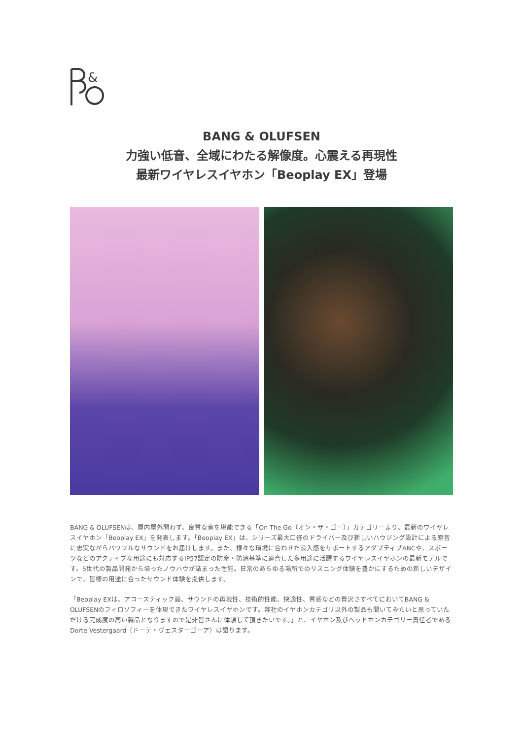&
BANG & OLUFSEN
力強い低音、全域にわたる解像度。心震える再現性
最新ワイヤレスイヤホン「Beoplay EX」登場
BANG & OLUFSENは、屋内屋外問わず、良質な音を堪能できる「On The Go（オン・ザ・ゴー）」カテゴリーより、最新のワイヤレスイヤホン「Beoplay EX」を発表します。「Beoplay EX」は、シリーズ最大口径のドライバー及び新しいハウジング設計による原音に忠実ながらパワフルなサウンドをお届けします。また、様々な環境に合わせた没入感をサポートするアダプティブANCや、スポーツなどのアクティブな用途にも対応するIP57認定の防塵・防滴基準に適合した多用途に活躍するワイヤレスイヤホンの最新モデルです。5世代の製品開発から培ったノウハウが詰まった性能。日常のあらゆる場所でのリスニング体験を豊かにするための新しいデザインで、皆様の用途に合ったサウンド体験を提供します。
「Beoplay EXは、アコースティック面、サウンドの再現性、技術的性能、快適性、質感などの贅沢さすべてにおいてBANG & OLUFSENのフィロソフィーを体現できたワイヤレスイヤホンです。弊社のイヤホンカテゴリ以外の製品も聞いてみたいと思っていただける完成度の高い製品となりますので是非皆さんに体験して頂きたいです。」と、イヤホン及びヘッドホンカテゴリー責任者であるDorte Vestergaard（ドーテ・ヴェスターゴーア）は語ります。